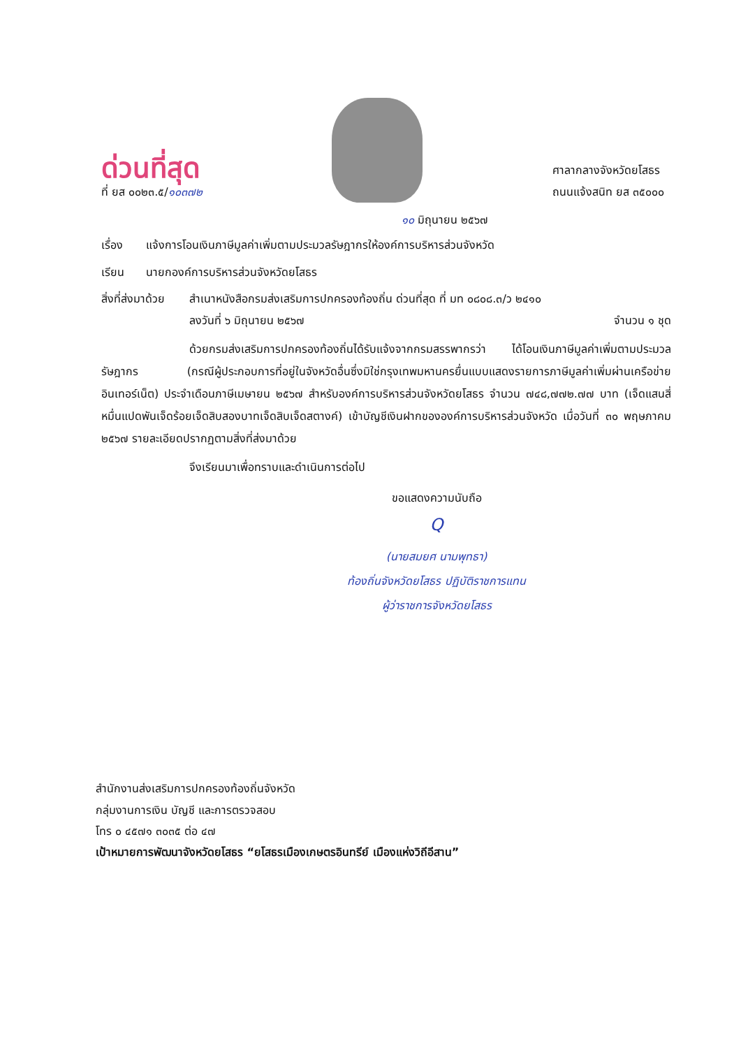ด่วนที่สุด
ที่ ยส ๐๐๒๓.๕/๑๐๓๗๒
ศาลากลางจังหวัดยโสธร
ถนนแจ้งสนิท ยส ๓๕๐๐๐
๑๐ มิถุนายน ๒๕๖๗
เรื่อง แจ้งการโอนเงินภาษีมูลค่าเพิ่มตามประมวลรัษฎากรให้องค์การบริหารส่วนจังหวัด
เรียน นายกองค์การบริหารส่วนจังหวัดยโสธร
สิ่งที่ส่งมาด้วย สำเนาหนังสือกรมส่งเสริมการปกครองท้องถิ่น ด่วนที่สุด ที่ มท ๐๘๐๘.๓/ว ๒๔๑๐
ลงวันที่ ๖ มิถุนายน ๒๕๖๗ จำนวน ๑ ชุด
ด้วยกรมส่งเสริมการปกครองท้องถิ่นได้รับแจ้งจากกรมสรรพากรว่า ได้โอนเงินภาษีมูลค่าเพิ่มตามประมวลรัษฎากร (กรณีผู้ประกอบการที่อยู่ในจังหวัดอื่นซึ่งมิใช่กรุงเทพมหานครยื่นแบบแสดงรายการภาษีมูลค่าเพิ่มผ่านเครือข่ายอินเทอร์เน็ต) ประจำเดือนภาษีเมษายน ๒๕๖๗ สำหรับองค์การบริหารส่วนจังหวัดยโสธร จำนวน ๗๔๘,๗๗๒.๗๗ บาท (เจ็ดแสนสี่หมื่นแปดพันเจ็ดร้อยเจ็ดสิบสองบาทเจ็ดสิบเจ็ดสตางค์) เข้าบัญชีเงินฝากขององค์การบริหารส่วนจังหวัด เมื่อวันที่ ๓๐ พฤษภาคม ๒๕๖๗ รายละเอียดปรากฏตามสิ่งที่ส่งมาด้วย
จึงเรียนมาเพื่อทราบและดำเนินการต่อไป
ขอแสดงความนับถือ
Q
(นายสมยศ นามพุทธา)
ท้องถิ่นจังหวัดยโสธร ปฏิบัติราชการแทน
ผู้ว่าราชการจังหวัดยโสธร
สำนักงานส่งเสริมการปกครองท้องถิ่นจังหวัด
กลุ่มงานการเงิน บัญชี และการตรวจสอบ
โทร ๐ ๔๕๗๑ ๓๐๓๕ ต่อ ๔๗
เป้าหมายการพัฒนาจังหวัดยโสธร “ยโสธรเมืองเกษตรอินทรีย์ เมืองแห่งวิถีอีสาน”